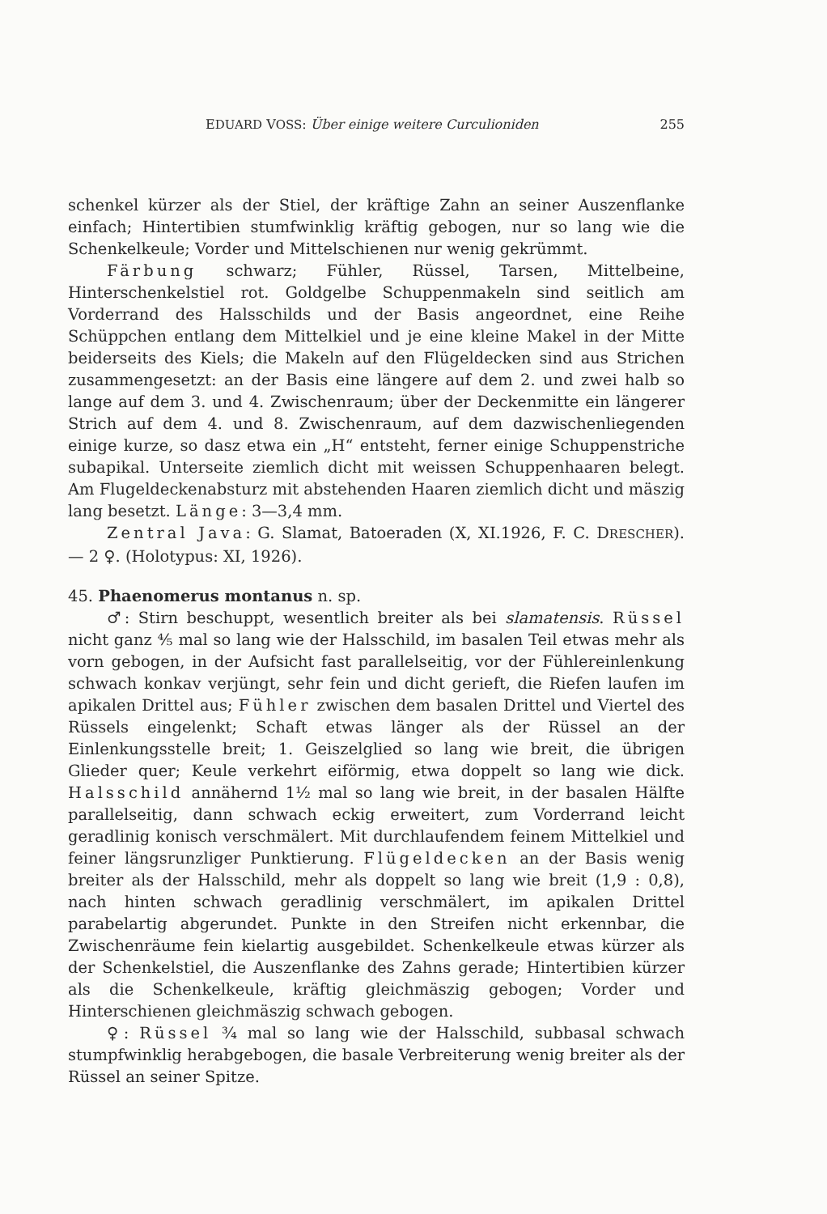EDUARD VOSS: Über einige weitere Curculioniden 255
schenkel kürzer als der Stiel, der kräftige Zahn an seiner Auszenflanke einfach; Hintertibien stumfwinklig kräftig gebogen, nur so lang wie die Schenkelkeule; Vorder und Mittelschienen nur wenig gekrümmt.
Färbung schwarz; Fühler, Rüssel, Tarsen, Mittelbeine, Hinterschenkelstiel rot. Goldgelbe Schuppenmakeln sind seitlich am Vorderrand des Halsschilds und der Basis angeordnet, eine Reihe Schüppchen entlang dem Mittelkiel und je eine kleine Makel in der Mitte beiderseits des Kiels; die Makeln auf den Flügeldecken sind aus Strichen zusammengesetzt: an der Basis eine längere auf dem 2. und zwei halb so lange auf dem 3. und 4. Zwischenraum; über der Deckenmitte ein längerer Strich auf dem 4. und 8. Zwischenraum, auf dem dazwischenliegenden einige kurze, so dasz etwa ein „H“ entsteht, ferner einige Schuppenstriche subapikal. Unterseite ziemlich dicht mit weissen Schuppenhaaren belegt. Am Flugeldeckenabsturz mit abstehenden Haaren ziemlich dicht und mäszig lang besetzt. Länge: 3—3,4 mm.
Zentral Java: G. Slamat, Batoeraden (X, XI.1926, F. C. DRESCHER). — 2 ♀. (Holotypus: XI, 1926).
45. Phaenomerus montanus n. sp.
♂: Stirn beschuppt, wesentlich breiter als bei slamatensis. Rüssel nicht ganz ⅘ mal so lang wie der Halsschild, im basalen Teil etwas mehr als vorn gebogen, in der Aufsicht fast parallelseitig, vor der Fühlereinlenkung schwach konkav verjüngt, sehr fein und dicht gerieft, die Riefen laufen im apikalen Drittel aus; Fühler zwischen dem basalen Drittel und Viertel des Rüssels eingelenkt; Schaft etwas länger als der Rüssel an der Einlenkungsstelle breit; 1. Geiszelglied so lang wie breit, die übrigen Glieder quer; Keule verkehrt eiförmig, etwa doppelt so lang wie dick. Halsschild annähernd 1½ mal so lang wie breit, in der basalen Hälfte parallelseitig, dann schwach eckig erweitert, zum Vorderrand leicht geradlinig konisch verschmälert. Mit durchlaufendem feinem Mittelkiel und feiner längsrunzliger Punktierung. Flügeldecken an der Basis wenig breiter als der Halsschild, mehr als doppelt so lang wie breit (1,9 : 0,8), nach hinten schwach geradlinig verschmälert, im apikalen Drittel parabelartig abgerundet. Punkte in den Streifen nicht erkennbar, die Zwischenräume fein kielartig ausgebildet. Schenkelkeule etwas kürzer als der Schenkelstiel, die Auszenflanke des Zahns gerade; Hintertibien kürzer als die Schenkelkeule, kräftig gleichmäszig gebogen; Vorder und Hinterschienen gleichmäszig schwach gebogen.
♀: Rüssel ¾ mal so lang wie der Halsschild, subbasal schwach stumpfwinklig herabgebogen, die basale Verbreiterung wenig breiter als der Rüssel an seiner Spitze.